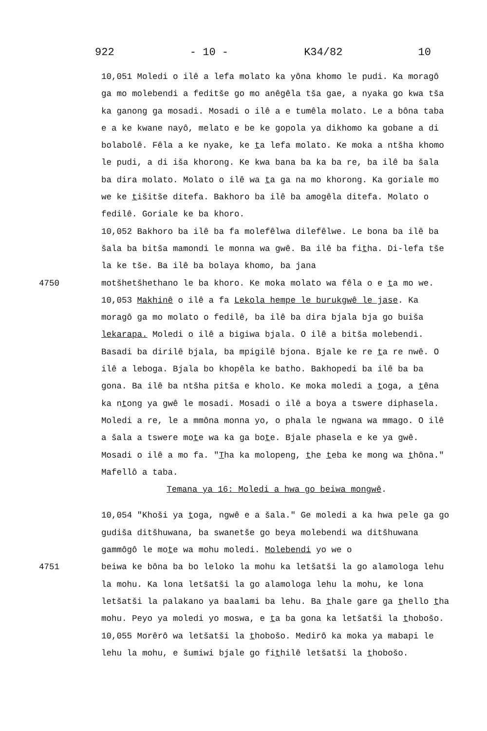922 - 10 - K34/82 10
10,051 Moledi o ilê a lefa molato ka yôna khomo le pudi. Ka moragô ga mo molebendi a feditše go mo anêgêla tša gae, a nyaka go kwa tša ka ganong ga mosadi. Mosadi o ilê a e tumêla molato. Le a bôna taba e a ke kwane nayô, melato e be ke gopola ya dikhomo ka gobane a di bolabolê. Fêla a ke nyake, ke ta lefa molato. Ke moka a ntšha khomo le pudi, a di iša khorong. Ke kwa bana ba ka ba re, ba ilê ba šala ba dira molato. Molato o ilê wa ta ga na mo khorong. Ka goriale mo we ke tišitše ditefa. Bakhoro ba ilê ba amogêla ditefa. Molato o fedilê. Goriale ke ba khoro.
10,052 Bakhoro ba ilê ba fa molefêlwa dilefêlwe. Le bona ba ilê ba šala ba bitša mamondi le monna wa gwê. Ba ilê ba fitha. Di-lefa tše la ke tše. Ba ilê ba bolaya khomo, ba jana
4750 motšhetšhethano le ba khoro. Ke moka molato wa fêla o e ta mo we.
10,053 Makhinê o ilê a fa Lekola hempe le burukgwê le jase. Ka moragô ga mo molato o fedilê, ba ilê ba dira bjala bja go buiša lekarapa. Moledi o ilê a bigiwa bjala. O ilê a bitša molebendi. Basadi ba dirilê bjala, ba mpigilê bjona. Bjale ke re ta re nwê. O ilê a leboga. Bjala bo khopêla ke batho. Bakhopedi ba ilê ba ba gona. Ba ilê ba ntšha pitša e kholo. Ke moka moledi a toga, a têna ka ntong ya gwê le mosadi. Mosadi o ilê a boya a tswere diphasela. Moledi a re, le a mmôna monna yo, o phala le ngwana wa mmago. O ilê a šala a tswere mote wa ka ga bote. Bjale phasela e ke ya gwê. Mosadi o ilê a mo fa. "Tha ka molopeng, the teba ke mong wa thôna." Mafellô a taba.
Temana ya 16: Moledi a hwa go beiwa mongwê.
10,054 "Khoši ya toga, ngwê e a šala." Ge moledi a ka hwa pele ga go gudiša ditšhuwana, ba swanetše go beya molebendi wa ditšhuwana gammôgô le mote wa mohu moledi. Molebendi yo we o
4751 beiwa ke bôna ba bo leloko la mohu ka letšatši la go alamologa lehu la mohu. Ka lona letšatši la go alamologa lehu la mohu, ke lona letšatši la palakano ya baalami ba lehu. Ba thale gare ga thello tha mohu. Peyo ya moledi yo moswa, e ta ba gona ka letšatši la thobošo.
10,055 Morêrô wa letšatši la thobošo. Medirô ka moka ya mabapi le lehu la mohu, e šumiwi bjale go fithilê letšatši la thobošo.